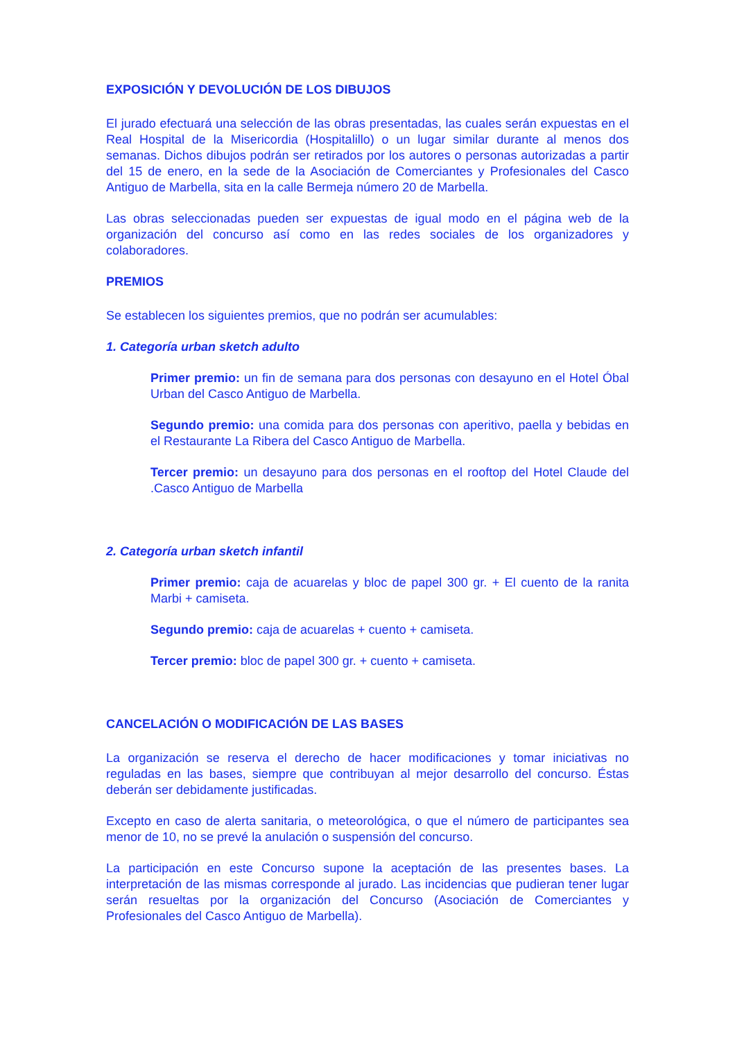EXPOSICIÓN Y DEVOLUCIÓN DE LOS DIBUJOS
El jurado efectuará una selección de las obras presentadas, las cuales serán expuestas en el Real Hospital de la Misericordia (Hospitalillo) o un lugar similar durante al menos dos semanas. Dichos dibujos podrán ser retirados por los autores o personas autorizadas a partir del 15 de enero, en la sede de la Asociación de Comerciantes y Profesionales del Casco Antiguo de Marbella, sita en la calle Bermeja número 20 de Marbella.
Las obras seleccionadas pueden ser expuestas de igual modo en el página web de la organización del concurso así como en las redes sociales de los organizadores y colaboradores.
PREMIOS
Se establecen los siguientes premios, que no podrán ser acumulables:
1. Categoría urban sketch adulto
Primer premio: un fin de semana para dos personas con desayuno en el Hotel Óbal Urban del Casco Antiguo de Marbella.
Segundo premio: una comida para dos personas con aperitivo, paella y bebidas en el Restaurante La Ribera del Casco Antiguo de Marbella.
Tercer premio: un desayuno para dos personas en el rooftop del Hotel Claude del .Casco Antiguo de Marbella
2. Categoría urban sketch infantil
Primer premio: caja de acuarelas y bloc de papel 300 gr. + El cuento de la ranita Marbi + camiseta.
Segundo premio: caja de acuarelas + cuento + camiseta.
Tercer premio: bloc de papel 300 gr. + cuento + camiseta.
CANCELACIÓN O MODIFICACIÓN DE LAS BASES
La organización se reserva el derecho de hacer modificaciones y tomar iniciativas no reguladas en las bases, siempre que contribuyan al mejor desarrollo del concurso. Éstas deberán ser debidamente justificadas.
Excepto en caso de alerta sanitaria, o meteorológica, o que el número de participantes sea menor de 10, no se prevé la anulación o suspensión del concurso.
La participación en este Concurso supone la aceptación de las presentes bases. La interpretación de las mismas corresponde al jurado. Las incidencias que pudieran tener lugar serán resueltas por la organización del Concurso (Asociación de Comerciantes y Profesionales del Casco Antiguo de Marbella).